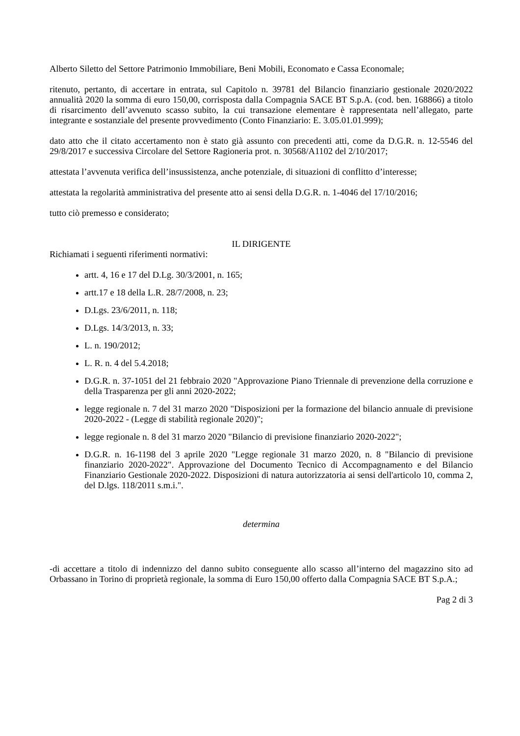Alberto Siletto del Settore Patrimonio Immobiliare, Beni Mobili, Economato e Cassa Economale;
ritenuto, pertanto, di accertare in entrata, sul Capitolo n. 39781 del Bilancio finanziario gestionale 2020/2022 annualità 2020 la somma di euro 150,00, corrisposta dalla Compagnia SACE BT S.p.A. (cod. ben. 168866) a titolo di risarcimento dell’avvenuto scasso subito, la cui transazione elementare è rappresentata nell’allegato, parte integrante e sostanziale del presente provvedimento (Conto Finanziario: E. 3.05.01.01.999);
dato atto che il citato accertamento non è stato già assunto con precedenti atti, come da D.G.R. n. 12-5546 del 29/8/2017 e successiva Circolare del Settore Ragioneria prot. n. 30568/A1102 del 2/10/2017;
attestata l’avvenuta verifica dell’insussistenza, anche potenziale, di situazioni di conflitto d’interesse;
attestata la regolarità amministrativa del presente atto ai sensi della D.G.R. n. 1-4046 del 17/10/2016;
tutto ciò premesso e considerato;
IL DIRIGENTE
Richiamati i seguenti riferimenti normativi:
artt. 4, 16 e 17 del D.Lg. 30/3/2001, n. 165;
artt.17 e 18 della L.R. 28/7/2008, n. 23;
D.Lgs. 23/6/2011, n. 118;
D.Lgs. 14/3/2013, n. 33;
L. n. 190/2012;
L. R. n. 4 del 5.4.2018;
D.G.R. n. 37-1051 del 21 febbraio 2020 "Approvazione Piano Triennale di prevenzione della corruzione e della Trasparenza per gli anni 2020-2022;
legge regionale n. 7 del 31 marzo 2020 "Disposizioni per la formazione del bilancio annuale di previsione 2020-2022 - (Legge di stabilità regionale 2020)";
legge regionale n. 8 del 31 marzo 2020 "Bilancio di previsione finanziario 2020-2022";
D.G.R. n. 16-1198 del 3 aprile 2020 "Legge regionale 31 marzo 2020, n. 8 "Bilancio di previsione finanziario 2020-2022". Approvazione del Documento Tecnico di Accompagnamento e del Bilancio Finanziario Gestionale 2020-2022. Disposizioni di natura autorizzatoria ai sensi dell'articolo 10, comma 2, del D.lgs. 118/2011 s.m.i.".
determina
-di accettare a titolo di indennizzo del danno subito conseguente allo scasso all’interno del magazzino sito ad Orbassano in Torino di proprietà regionale, la somma di Euro 150,00 offerto dalla Compagnia SACE BT S.p.A.;
Pag 2 di 3